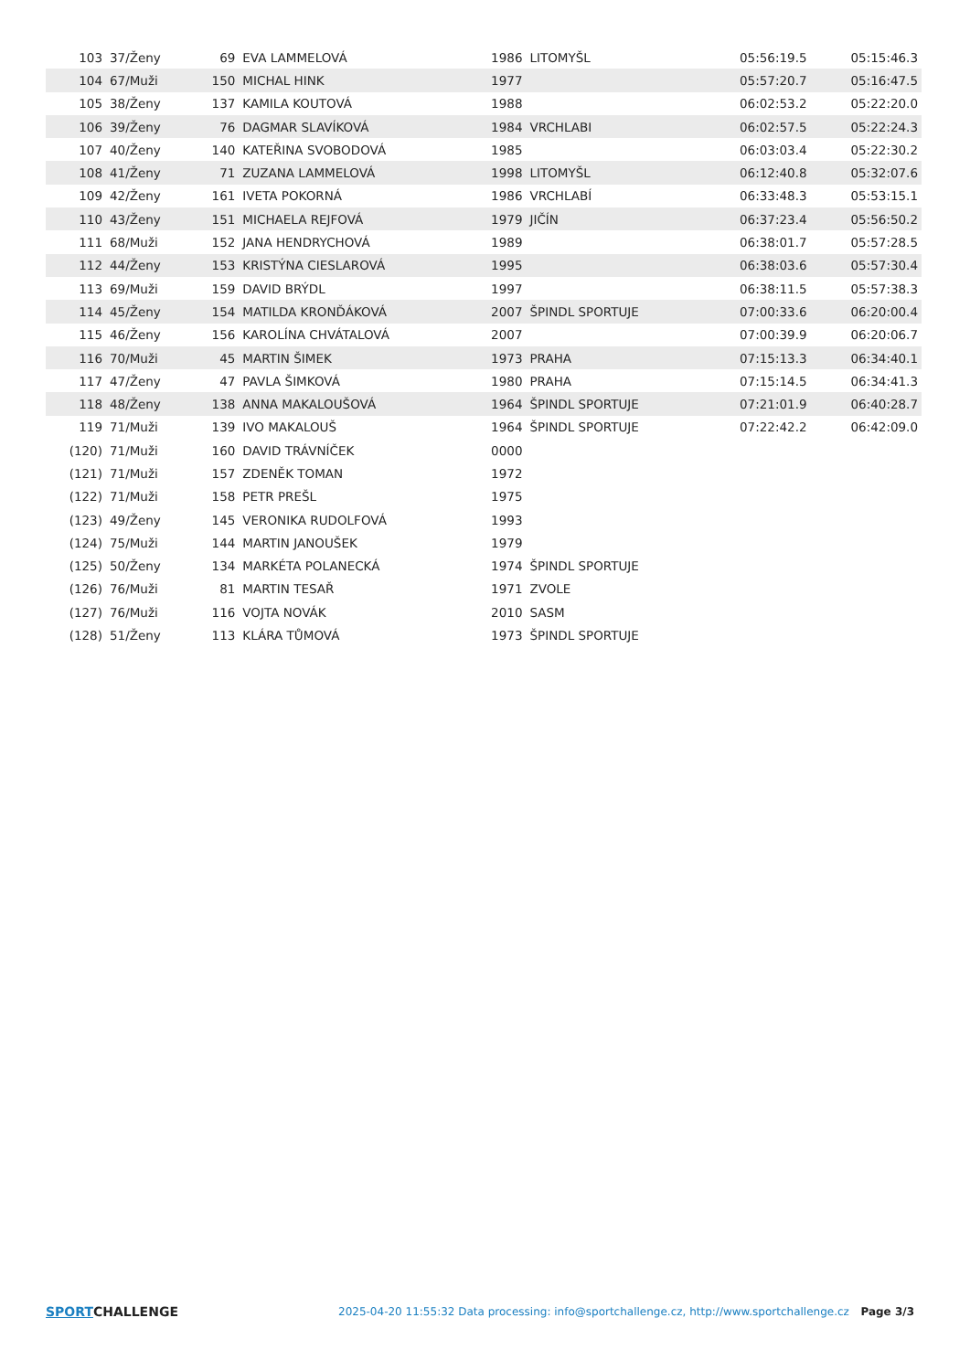| 103 | 37/Ženy | 69 | EVA LAMMELOVÁ | 1986 | LITOMYŠL | 05:56:19.5 | 05:15:46.3 |
| 104 | 67/Muži | 150 | MICHAL HINK | 1977 | | 05:57:20.7 | 05:16:47.5 |
| 105 | 38/Ženy | 137 | KAMILA KOUTOVÁ | 1988 | | 06:02:53.2 | 05:22:20.0 |
| 106 | 39/Ženy | 76 | DAGMAR SLAVÍKOVÁ | 1984 | VRCHLABI | 06:02:57.5 | 05:22:24.3 |
| 107 | 40/Ženy | 140 | KATEŘINA SVOBODOVÁ | 1985 | | 06:03:03.4 | 05:22:30.2 |
| 108 | 41/Ženy | 71 | ZUZANA LAMMELOVÁ | 1998 | LITOMYŠL | 06:12:40.8 | 05:32:07.6 |
| 109 | 42/Ženy | 161 | IVETA POKORNÁ | 1986 | VRCHLABÍ | 06:33:48.3 | 05:53:15.1 |
| 110 | 43/Ženy | 151 | MICHAELA REJFOVÁ | 1979 | JIČÍN | 06:37:23.4 | 05:56:50.2 |
| 111 | 68/Muži | 152 | JANA HENDRYCHOVÁ | 1989 | | 06:38:01.7 | 05:57:28.5 |
| 112 | 44/Ženy | 153 | KRISTÝNA CIESLAROVÁ | 1995 | | 06:38:03.6 | 05:57:30.4 |
| 113 | 69/Muži | 159 | DAVID BRÝDL | 1997 | | 06:38:11.5 | 05:57:38.3 |
| 114 | 45/Ženy | 154 | MATILDA KRONĎÁKOVÁ | 2007 | ŠPINDL SPORTUJE | 07:00:33.6 | 06:20:00.4 |
| 115 | 46/Ženy | 156 | KAROLÍNA CHVÁTALOVÁ | 2007 | | 07:00:39.9 | 06:20:06.7 |
| 116 | 70/Muži | 45 | MARTIN ŠIMEK | 1973 | PRAHA | 07:15:13.3 | 06:34:40.1 |
| 117 | 47/Ženy | 47 | PAVLA ŠIMKOVÁ | 1980 | PRAHA | 07:15:14.5 | 06:34:41.3 |
| 118 | 48/Ženy | 138 | ANNA MAKALOUŠOVÁ | 1964 | ŠPINDL SPORTUJE | 07:21:01.9 | 06:40:28.7 |
| 119 | 71/Muži | 139 | IVO MAKALOUŠ | 1964 | ŠPINDL SPORTUJE | 07:22:42.2 | 06:42:09.0 |
| (120) | 71/Muži | 160 | DAVID TRÁVNÍČEK | 0000 | | | |
| (121) | 71/Muži | 157 | ZDENĚK TOMAN | 1972 | | | |
| (122) | 71/Muži | 158 | PETR PREŠL | 1975 | | | |
| (123) | 49/Ženy | 145 | VERONIKA RUDOLFOVÁ | 1993 | | | |
| (124) | 75/Muži | 144 | MARTIN JANOUŠEK | 1979 | | | |
| (125) | 50/Ženy | 134 | MARKÉTA POLANECKÁ | 1974 | ŠPINDL SPORTUJE | | |
| (126) | 76/Muži | 81 | MARTIN TESAŘ | 1971 | ZVOLE | | |
| (127) | 76/Muži | 116 | VOJTA NOVÁK | 2010 | SASM | | |
| (128) | 51/Ženy | 113 | KLÁRA TŮMOVÁ | 1973 | ŠPINDL SPORTUJE | | |
SPORTCHALLENGE
2025-04-20 11:55:32 Data processing: info@sportchallenge.cz, http://www.sportchallenge.cz
Page 3/3